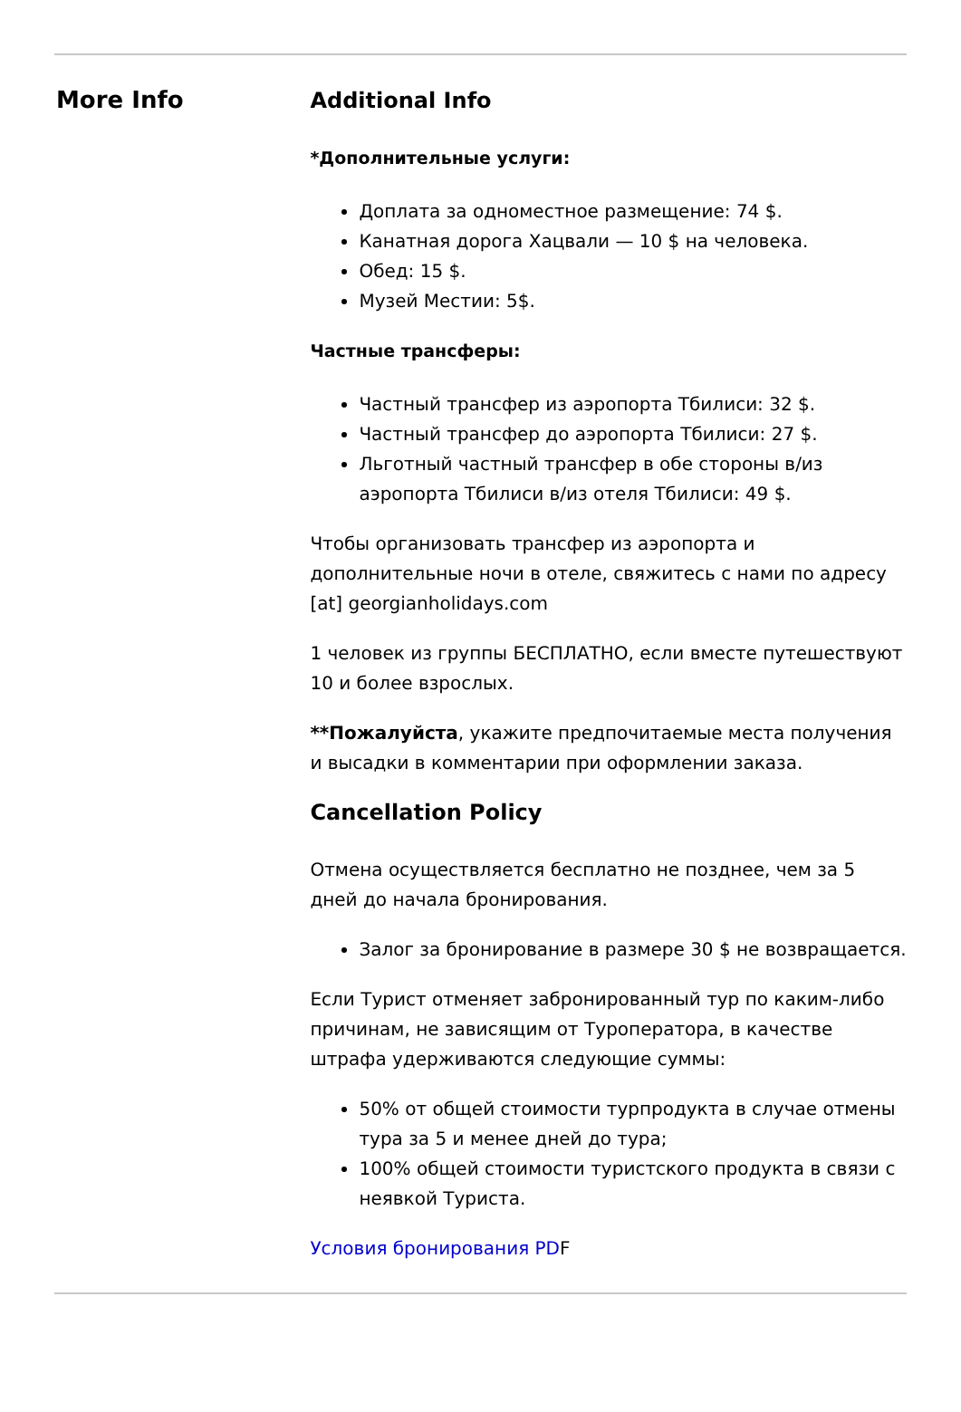More Info
Additional Info
*Дополнительные услуги:
Доплата за одноместное размещение: 74 $.
Канатная дорога Хацвали — 10 $ на человека.
Обед: 15 $.
Музей Местии: 5$.
Частные трансферы:
Частный трансфер из аэропорта Тбилиси: 32 $.
Частный трансфер до аэропорта Тбилиси: 27 $.
Льготный частный трансфер в обе стороны в/из аэропорта Тбилиси в/из отеля Тбилиси: 49 $.
Чтобы организовать трансфер из аэропорта и дополнительные ночи в отеле, свяжитесь с нами по адресу [at] georgianholidays.com
1 человек из группы БЕСПЛАТНО, если вместе путешествуют 10 и более взрослых.
**Пожалуйста, укажите предпочитаемые места получения и высадки в комментарии при оформлении заказа.
Cancellation Policy
Отмена осуществляется бесплатно не позднее, чем за 5 дней до начала бронирования.
Залог за бронирование в размере 30 $ не возвращается.
Если Турист отменяет забронированный тур по каким-либо причинам, не зависящим от Туроператора, в качестве штрафа удерживаются следующие суммы:
50% от общей стоимости турпродукта в случае отмены тура за 5 и менее дней до тура;
100% общей стоимости туристского продукта в связи с неявкой Туриста.
Условия бронирования PDF